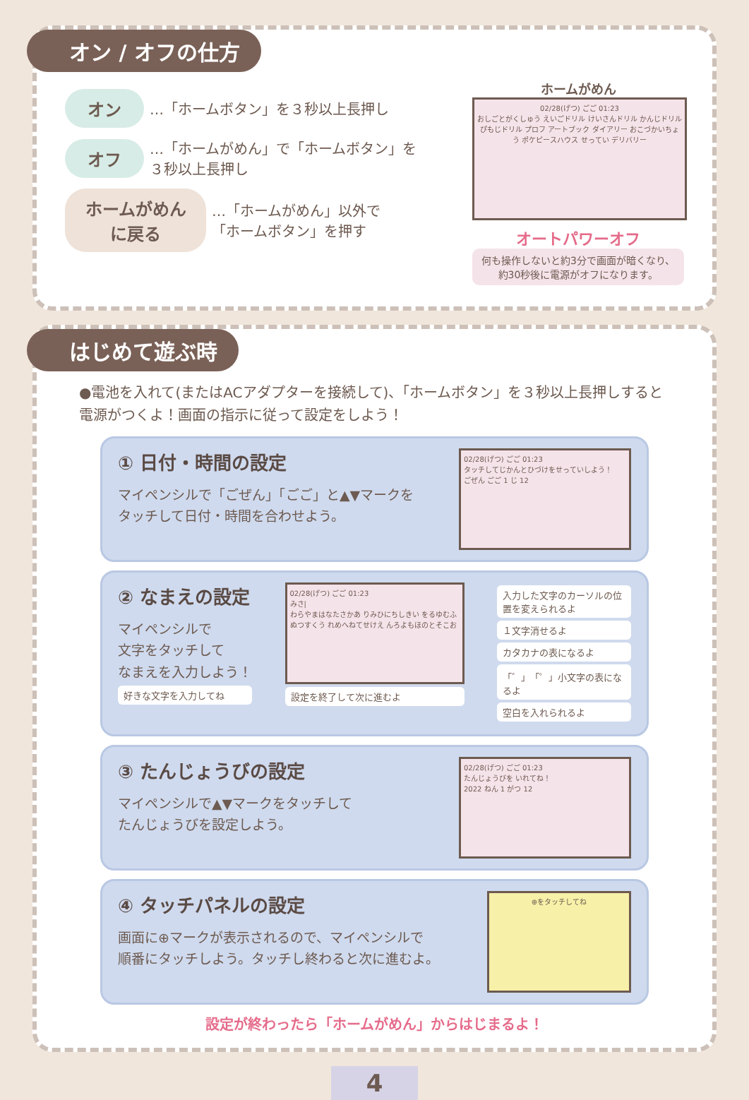オン / オフの仕方
オン
…「ホームボタン」を３秒以上長押し
オフ
…「ホームがめん」で「ホームボタン」を
３秒以上長押し
ホームがめん
に戻る
…「ホームがめん」以外で
「ホームボタン」を押す
ホームがめん
02/28(げつ) ごご 01:23
おしごとがくしゅう えいごドリル けいさんドリル かんじドリル ぴもじドリル プロフ アートブック ダイアリー おこづかいちょう ポケピースハウス せってい デリバリー
オートパワーオフ
何も操作しないと約3分で画面が暗くなり、
約30秒後に電源がオフになります。
はじめて遊ぶ時
●電池を入れて(またはACアダプターを接続して)、「ホームボタン」を３秒以上長押しすると電源がつくよ！画面の指示に従って設定をしよう！
① 日付・時間の設定
マイペンシルで「ごぜん」「ごご」と▲▼マークを
タッチして日付・時間を合わせよう。
02/28(げつ) ごご 01:23
タッチしてじかんとひづけをせっていしよう！
ごぜん ごご 1 じ 12
② なまえの設定
マイペンシルで
文字をタッチして
なまえを入力しよう！
好きな文字を入力してね
02/28(げつ) ごご 01:23
みさ|
わらやまはなたさかあ りみひにちしきい をるゆむふぬつすくう れめへねてせけえ んろよもほのとそこお
設定を終了して次に進むよ
入力した文字のカーソルの位置を変えられるよ
１文字消せるよ
カタカナの表になるよ
「゛」「゜」小文字の表になるよ
空白を入れられるよ
③ たんじょうびの設定
マイペンシルで▲▼マークをタッチして
たんじょうびを設定しよう。
02/28(げつ) ごご 01:23
たんじょうびを いれてね！
2022 ねん 1 がつ 12
④ タッチパネルの設定
画面に⊕マークが表示されるので、マイペンシルで
順番にタッチしよう。タッチし終わると次に進むよ。
⊕をタッチしてね
設定が終わったら「ホームがめん」からはじまるよ！
4